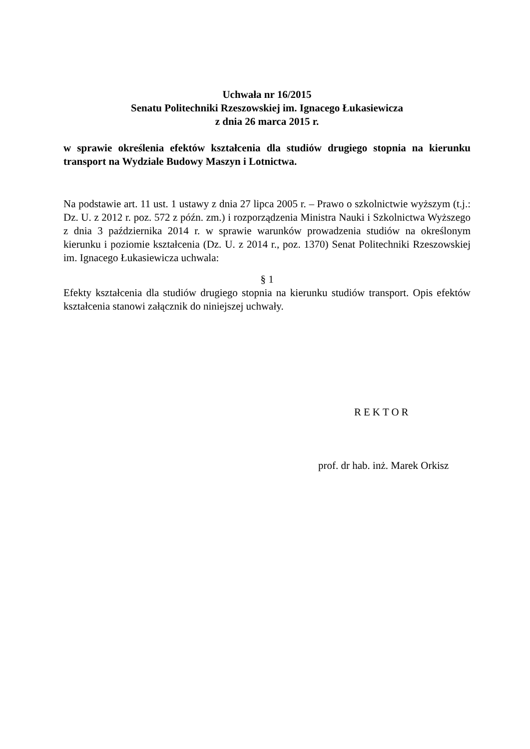Uchwała nr 16/2015
Senatu Politechniki Rzeszowskiej im. Ignacego Łukasiewicza
z dnia 26 marca 2015 r.
w sprawie określenia efektów kształcenia dla studiów drugiego stopnia na kierunku transport na Wydziale Budowy Maszyn i Lotnictwa.
Na podstawie art. 11 ust. 1 ustawy z dnia 27 lipca 2005 r. – Prawo o szkolnictwie wyższym (t.j.: Dz. U. z 2012 r. poz. 572 z późn. zm.) i rozporządzenia Ministra Nauki i Szkolnictwa Wyższego z dnia 3 października 2014 r. w sprawie warunków prowadzenia studiów na określonym kierunku i poziomie kształcenia (Dz. U. z 2014 r., poz. 1370) Senat Politechniki Rzeszowskiej im. Ignacego Łukasiewicza uchwala:
§ 1
Efekty kształcenia dla studiów drugiego stopnia na kierunku studiów transport. Opis efektów kształcenia stanowi załącznik do niniejszej uchwały.
REKTOR
prof. dr hab. inż. Marek Orkisz